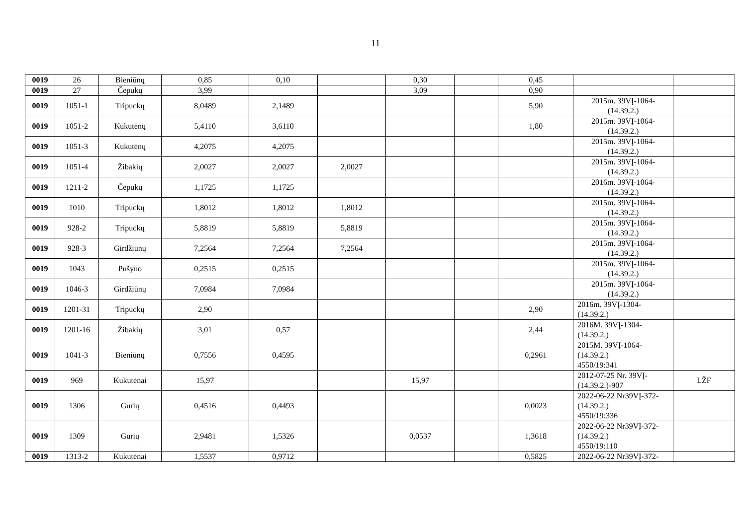11
| 0019 | 26 | Bieniūnų | 0,85 | 0,10 | | 0,30 | | 0,45 | | |
| 0019 | 27 | Čepukų | 3,99 | | | 3,09 | | 0,90 | | |
| 0019 | 1051-1 | Tripuckų | 8,0489 | 2,1489 | | | | 5,90 | 2015m. 39VĮ-1064- (14.39.2.) | |
| 0019 | 1051-2 | Kukutėnų | 5,4110 | 3,6110 | | | | 1,80 | 2015m. 39VĮ-1064- (14.39.2.) | |
| 0019 | 1051-3 | Kukutėnų | 4,2075 | 4,2075 | | | | | 2015m. 39VĮ-1064- (14.39.2.) | |
| 0019 | 1051-4 | Žibakių | 2,0027 | 2,0027 | 2,0027 | | | | 2015m. 39VĮ-1064- (14.39.2.) | |
| 0019 | 1211-2 | Čepukų | 1,1725 | 1,1725 | | | | | 2016m. 39VĮ-1064- (14.39.2.) | |
| 0019 | 1010 | Tripuckų | 1,8012 | 1,8012 | 1,8012 | | | | 2015m. 39VĮ-1064- (14.39.2.) | |
| 0019 | 928-2 | Tripuckų | 5,8819 | 5,8819 | 5,8819 | | | | 2015m. 39VĮ-1064- (14.39.2.) | |
| 0019 | 928-3 | Girdžiūnų | 7,2564 | 7,2564 | 7,2564 | | | | 2015m. 39VĮ-1064- (14.39.2.) | |
| 0019 | 1043 | Pušyno | 0,2515 | 0,2515 | | | | | 2015m. 39VĮ-1064- (14.39.2.) | |
| 0019 | 1046-3 | Girdžiūnų | 7,0984 | 7,0984 | | | | | 2015m. 39VĮ-1064- (14.39.2.) | |
| 0019 | 1201-31 | Tripuckų | 2,90 | | | | | 2,90 | 2016m. 39VĮ-1304- (14.39.2.) | |
| 0019 | 1201-16 | Žibakių | 3,01 | 0,57 | | | | 2,44 | 2016M. 39VĮ-1304- (14.39.2.) | |
| 0019 | 1041-3 | Bieniūnų | 0,7556 | 0,4595 | | | | 0,2961 | 2015M. 39VĮ-1064- (14.39.2.) 4550/19:341 | |
| 0019 | 969 | Kukutėnai | 15,97 | | | 15,97 | | | 2012-07-25 Nr. 39VĮ- (14.39.2.)-907 | LŽF |
| 0019 | 1306 | Gurių | 0,4516 | 0,4493 | | | | 0,0023 | 2022-06-22 Nr39VĮ-372- (14.39.2.) 4550/19:336 | |
| 0019 | 1309 | Gurių | 2,9481 | 1,5326 | | 0,0537 | | 1,3618 | 2022-06-22 Nr39VĮ-372- (14.39.2.) 4550/19:110 | |
| 0019 | 1313-2 | Kukutėnai | 1,5537 | 0,9712 | | | | 0,5825 | 2022-06-22 Nr39VĮ-372- | |